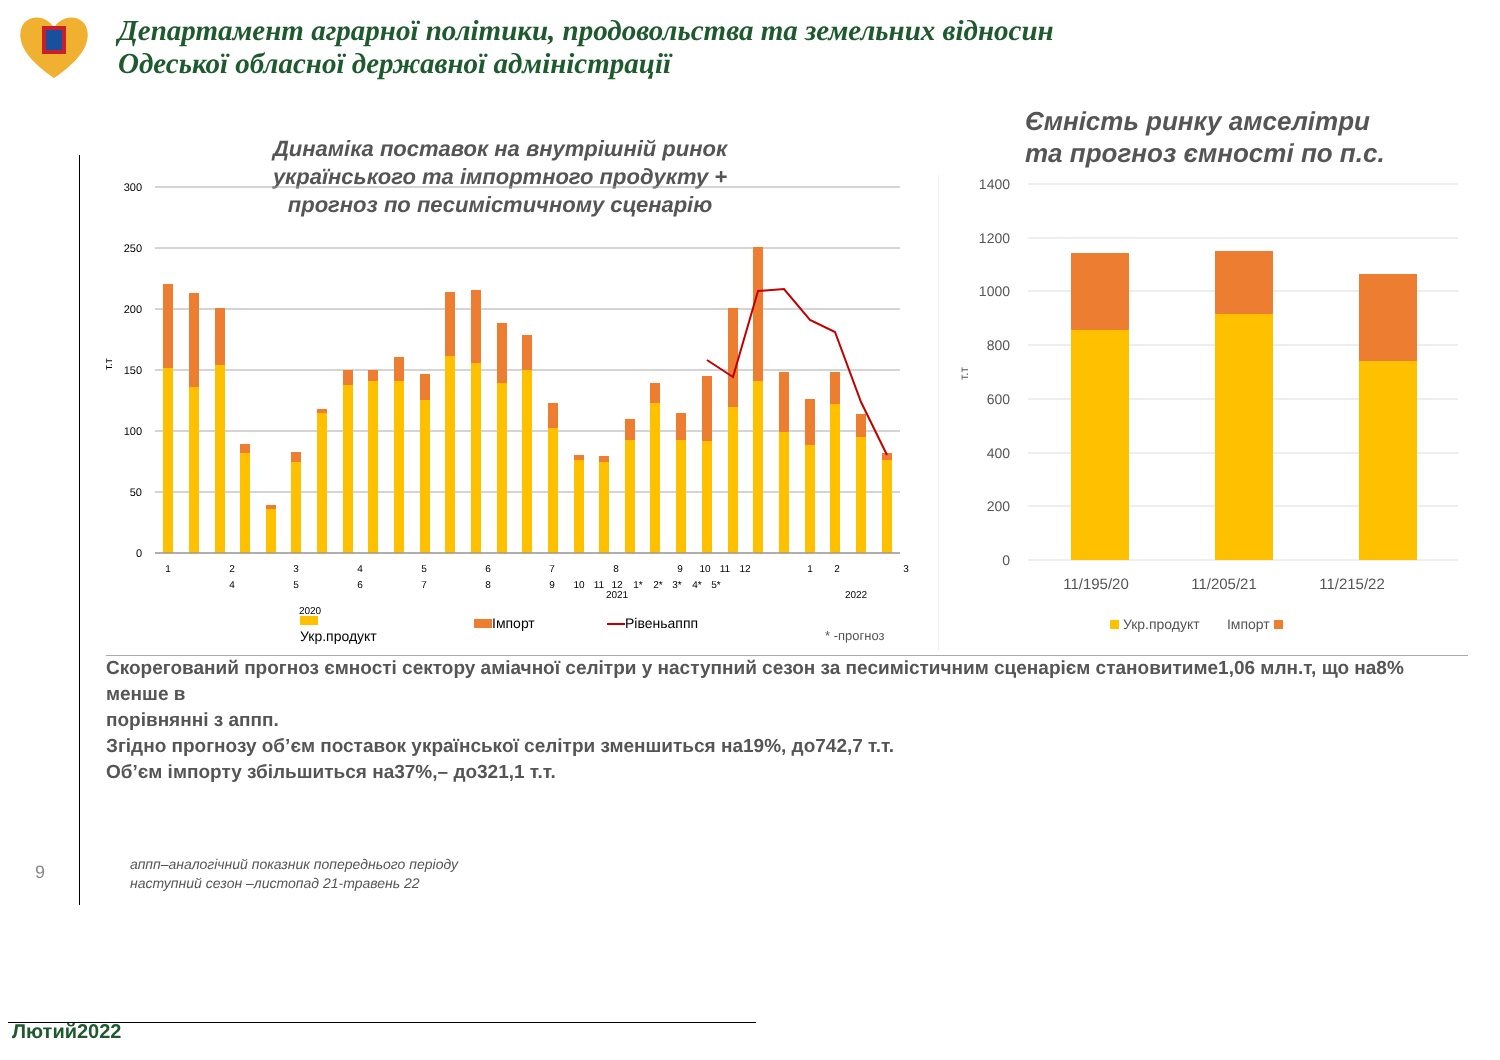Департамент аграрної політики, продовольства та земельних відносин
Одеської обласної державної адміністрації
9
Динаміка поставок на внутрішній ринок українського та імпортного продукту + прогноз по песимістичному сценарію
300
250
200
150
100
50
0
т.т
1
2
4
3
5
4
6
5
7
6
8
7
9
10
11
8
12
9
10
11
12
1*
2*
3*
4*
5*
2021
1
2
3
2022
2020
Укр.продукт
Імпорт Рівеньаппп
* -прогноз
Ємність ринку амселітри
та прогноз ємності по п.с.
1400
1200
1000
800
600
400
200
0
т.т
11/195/20
11/205/21
11/215/22
Укр.продукт Імпорт
Скорегований прогноз ємності сектору аміачної селітри у наступний сезон за песимістичним сценарієм становитиме1,06 млн.т, що на8% менше в
порівнянні з аппп.
Згідно прогнозу об’єм поставок української селітри зменшиться на19%, до742,7 т.т.
Об’єм імпорту збільшиться на37%,– до321,1 т.т.
аппп–аналогічний показник попереднього періоду
наступний сезон –листопад 21-травень 22
Лютий2022